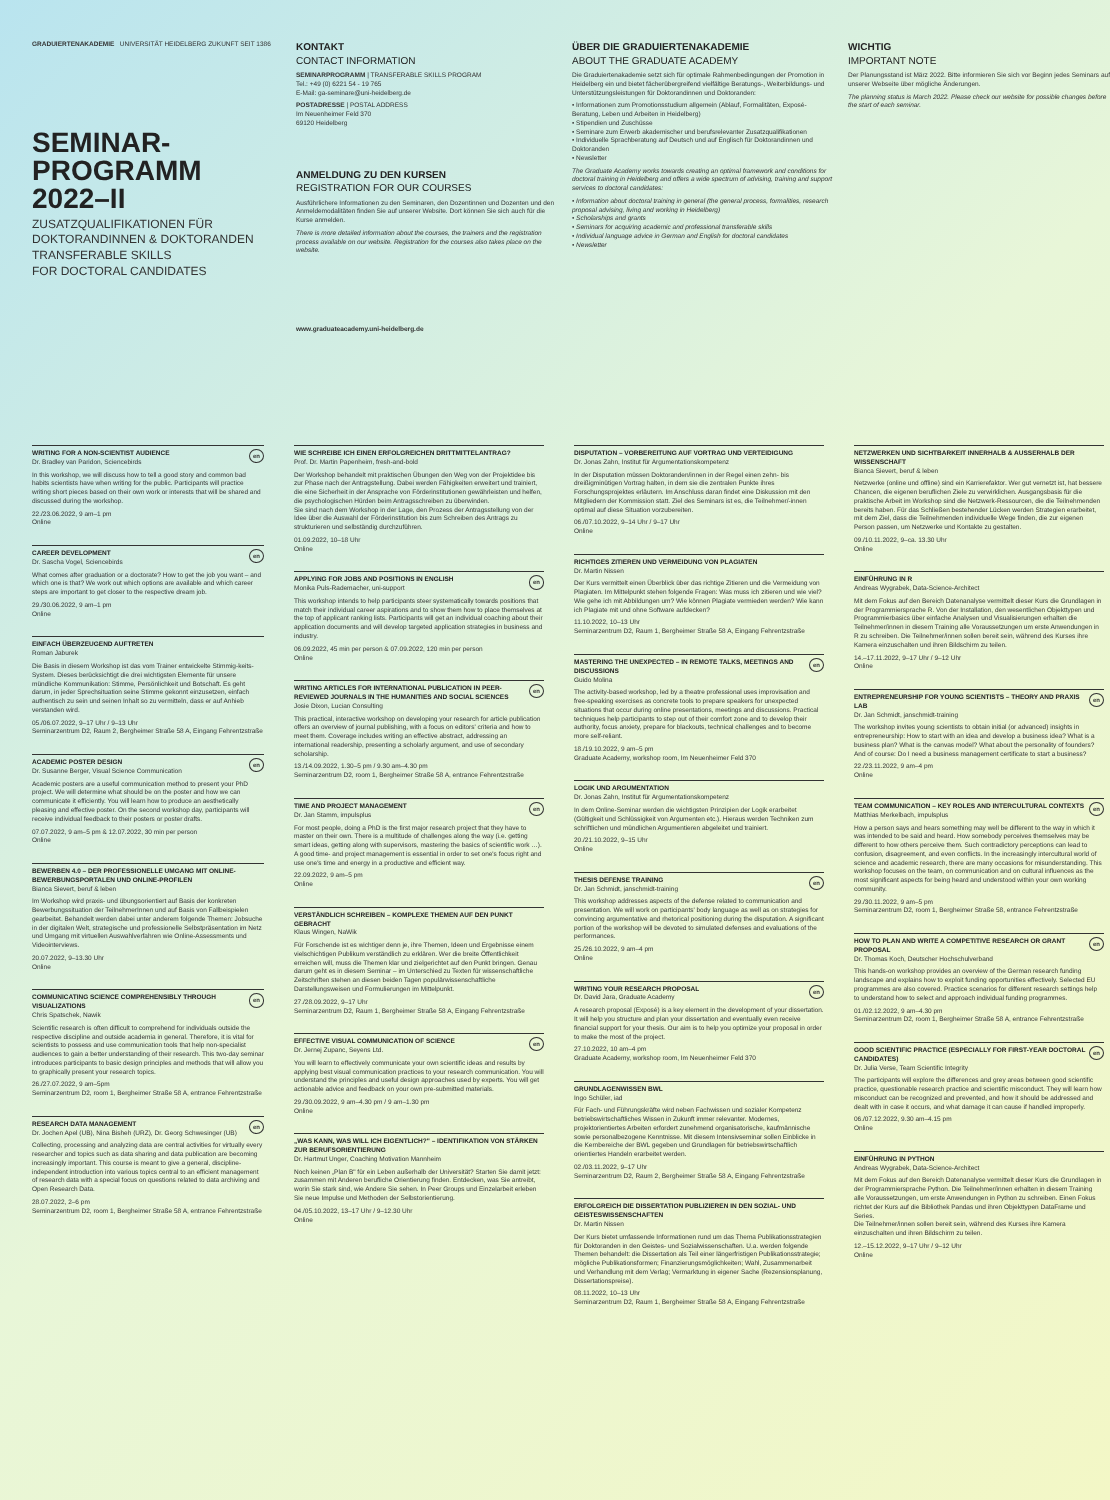GRADUIERTENAKADEMIE UNIVERSITÄT HEIDELBERG ZUKUNFT SEIT 1386
SEMINAR-
PROGRAMM
2022–II
ZUSATZQUALIFIKATIONEN FÜR DOKTORANDINNEN & DOKTORANDEN
TRANSFERABLE SKILLS
FOR DOCTORAL CANDIDATES
KONTAKT
CONTACT INFORMATION
SEMINARPROGRAMM | TRANSFERABLE SKILLS PROGRAM
Tel.: +49 (0) 6221 54 - 19 765
E-Mail: ga-seminare@uni-heidelberg.de
POSTADRESSE | POSTAL ADDRESS
Im Neuenheimer Feld 370
69120 Heidelberg
ANMELDUNG ZU DEN KURSEN
REGISTRATION FOR OUR COURSES
Ausführlichere Informationen zu den Seminaren, den Dozentinnen und Dozenten und den Anmeldemodalitäten finden Sie auf unserer Website. Dort können Sie sich auch für die Kurse anmelden.
There is more detailed information about the courses, the trainers and the registration process available on our website. Registration for the courses also takes place on the website.
www.graduateacademy.uni-heidelberg.de
ÜBER DIE GRADUIERTENAKADEMIE
ABOUT THE GRADUATE ACADEMY
Die Graduiertenakademie setzt sich für optimale Rahmenbedingungen der Promotion in Heidelberg ein und bietet fächerübergreifend vielfältige Beratungs-, Weiterbildungs- und Unterstützungsleistungen für Doktorandinnen und Doktoranden:
• Informationen zum Promotionsstudium allgemein (Ablauf, Formalitäten, Exposé-Beratung, Leben und Arbeiten in Heidelberg)
• Stipendien und Zuschüsse
• Seminare zum Erwerb akademischer und berufsrelevanter Zusatzqualifikationen
• Individuelle Sprachberatung auf Deutsch und auf Englisch für Doktorandinnen und Doktoranden
• Newsletter
The Graduate Academy works towards creating an optimal framework and conditions for doctoral training in Heidelberg and offers a wide spectrum of advising, training and support services to doctoral candidates:
• Information about doctoral training in general (the general process, formalities, research proposal advising, living and working in Heidelberg)
• Scholarships and grants
• Seminars for acquiring academic and professional transferable skills
• Individual language advice in German and English for doctoral candidates
• Newsletter
WICHTIG
IMPORTANT NOTE
Der Planungsstand ist März 2022. Bitte informieren Sie sich vor Beginn jedes Seminars auf unserer Webseite über mögliche Änderungen.
The planning status is March 2022. Please check our website for possible changes before the start of each seminar.
en
WRITING FOR A NON-SCIENTIST AUDIENCE
Dr. Bradley van Paridon, Sciencebirds
In this workshop, we will discuss how to tell a good story and common bad habits scientists have when writing for the public. Participants will practice writing short pieces based on their own work or interests that will be shared and discussed during the workshop.
22./23.06.2022, 9 am–1 pm
Online
en
CAREER DEVELOPMENT
Dr. Sascha Vogel, Sciencebirds
What comes after graduation or a doctorate? How to get the job you want – and which one is that? We work out which options are available and which career steps are important to get closer to the respective dream job.
29./30.06.2022, 9 am–1 pm
Online
EINFACH ÜBERZEUGEND AUFTRETEN
Roman Jaburek
Die Basis in diesem Workshop ist das vom Trainer entwickelte Stimmig-keits-System. Dieses berücksichtigt die drei wichtigsten Elemente für unsere mündliche Kommunikation: Stimme, Persönlichkeit und Botschaft. Es geht darum, in jeder Sprechsituation seine Stimme gekonnt einzusetzen, einfach authentisch zu sein und seinen Inhalt so zu vermitteln, dass er auf Anhieb verstanden wird.
05./06.07.2022, 9–17 Uhr / 9–13 Uhr
Seminarzentrum D2, Raum 2, Bergheimer Straße 58 A, Eingang Fehrentzstraße
en
ACADEMIC POSTER DESIGN
Dr. Susanne Berger, Visual Science Communication
Academic posters are a useful communication method to present your PhD project. We will determine what should be on the poster and how we can communicate it efficiently. You will learn how to produce an aesthetically pleasing and effective poster. On the second workshop day, participants will receive individual feedback to their posters or poster drafts.
07.07.2022, 9 am–5 pm & 12.07.2022, 30 min per person
Online
BEWERBEN 4.0 – DER PROFESSIONELLE UMGANG MIT ONLINE-BEWERBUNGSPORTALEN UND ONLINE-PROFILEN
Bianca Sievert, beruf & leben
Im Workshop wird praxis- und übungsorientiert auf Basis der konkreten Bewerbungssituation der TeilnehmerInnen und auf Basis von Fallbeispielen gearbeitet. Behandelt werden dabei unter anderem folgende Themen: Jobsuche in der digitalen Welt, strategische und professionelle Selbstpräsentation im Netz und Umgang mit virtuellen Auswahlverfahren wie Online-Assessments und Videointerviews.
20.07.2022, 9–13.30 Uhr
Online
en
COMMUNICATING SCIENCE COMPREHENSIBLY THROUGH VISUALIZATIONS
Chris Spatschek, Nawik
Scientific research is often difficult to comprehend for individuals outside the respective discipline and outside academia in general. Therefore, it is vital for scientists to possess and use communication tools that help non-specialist audiences to gain a better understanding of their research. This two-day seminar introduces participants to basic design principles and methods that will allow you to graphically present your research topics.
26./27.07.2022, 9 am–5pm
Seminarzentrum D2, room 1, Bergheimer Straße 58 A, entrance Fehrentzstraße
en
RESEARCH DATA MANAGEMENT
Dr. Jochen Apel (UB), Nina Bisheh (URZ), Dr. Georg Schwesinger (UB)
Collecting, processing and analyzing data are central activities for virtually every researcher and topics such as data sharing and data publication are becoming increasingly important. This course is meant to give a general, discipline-independent introduction into various topics central to an efficient management of research data with a special focus on questions related to data archiving and Open Research Data.
28.07.2022, 2–6 pm
Seminarzentrum D2, room 1, Bergheimer Straße 58 A, entrance Fehrentzstraße
WIE SCHREIBE ICH EINEN ERFOLGREICHEN DRITTMITTELANTRAG?
Prof. Dr. Martin Papenheim, fresh-and-bold
Der Workshop behandelt mit praktischen Übungen den Weg von der Projektidee bis zur Phase nach der Antragstellung. Dabei werden Fähigkeiten erweitert und trainiert, die eine Sicherheit in der Ansprache von Förderinstitutionen gewährleisten und helfen, die psychologischen Hürden beim Antragsschreiben zu überwinden.
Sie sind nach dem Workshop in der Lage, den Prozess der Antragsstellung von der Idee über die Auswahl der Förderinstitution bis zum Schreiben des Antrags zu strukturieren und selbständig durchzuführen.
01.09.2022, 10–18 Uhr
Online
en
APPLYING FOR JOBS AND POSITIONS IN ENGLISH
Monika Puls-Rademacher, uni-support
This workshop intends to help participants steer systematically towards positions that match their individual career aspirations and to show them how to place themselves at the top of applicant ranking lists. Participants will get an individual coaching about their application documents and will develop targeted application strategies in business and industry.
06.09.2022, 45 min per person & 07.09.2022, 120 min per person
Online
en
WRITING ARTICLES FOR INTERNATIONAL PUBLICATION IN PEER-REVIEWED JOURNALS IN THE HUMANITIES AND SOCIAL SCIENCES
Josie Dixon, Lucian Consulting
This practical, interactive workshop on developing your research for article publication offers an overview of journal publishing, with a focus on editors' criteria and how to meet them. Coverage includes writing an effective abstract, addressing an international readership, presenting a scholarly argument, and use of secondary scholarship.
13./14.09.2022, 1.30–5 pm / 9.30 am–4.30 pm
Seminarzentrum D2, room 1, Bergheimer Straße 58 A, entrance Fehrentzstraße
en
TIME AND PROJECT MANAGEMENT
Dr. Jan Stamm, impulsplus
For most people, doing a PhD is the first major research project that they have to master on their own. There is a multitude of challenges along the way (i.e. getting smart ideas, getting along with supervisors, mastering the basics of scientific work …). A good time- and project management is essential in order to set one's focus right and use one's time and energy in a productive and efficient way.
22.09.2022, 9 am–5 pm
Online
VERSTÄNDLICH SCHREIBEN – KOMPLEXE THEMEN AUF DEN PUNKT GEBRACHT
Klaus Wingen, NaWik
Für Forschende ist es wichtiger denn je, ihre Themen, Ideen und Ergebnisse einem vielschichtigen Publikum verständlich zu erklären. Wer die breite Öffentlichkeit erreichen will, muss die Themen klar und zielgerichtet auf den Punkt bringen. Genau darum geht es in diesem Seminar – im Unterschied zu Texten für wissenschaftliche Zeitschriften stehen an diesen beiden Tagen populärwissenschaftliche Darstellungsweisen und Formulierungen im Mittelpunkt.
27./28.09.2022, 9–17 Uhr
Seminarzentrum D2, Raum 1, Bergheimer Straße 58 A, Eingang Fehrentzstraße
en
EFFECTIVE VISUAL COMMUNICATION OF SCIENCE
Dr. Jernej Zupanc, Seyens Ltd.
You will learn to effectively communicate your own scientific ideas and results by applying best visual communication practices to your research communication. You will understand the principles and useful design approaches used by experts. You will get actionable advice and feedback on your own pre-submitted materials.
29./30.09.2022, 9 am–4.30 pm / 9 am–1.30 pm
Online
„WAS KANN, WAS WILL ICH EIGENTLICH?" – IDENTIFIKATION VON STÄRKEN ZUR BERUFSORIENTIERUNG
Dr. Hartmut Unger, Coaching Motivation Mannheim
Noch keinen „Plan B" für ein Leben außerhalb der Universität? Starten Sie damit jetzt: zusammen mit Anderen berufliche Orientierung finden. Entdecken, was Sie antreibt, worin Sie stark sind, wie Andere Sie sehen. In Peer Groups und Einzelarbeit erleben Sie neue Impulse und Methoden der Selbstorientierung.
04./05.10.2022, 13–17 Uhr / 9–12.30 Uhr
Online
DISPUTATION – VORBEREITUNG AUF VORTRAG UND VERTEIDIGUNG
Dr. Jonas Zahn, Institut für Argumentationskompetenz
In der Disputation müssen Doktoranden/innen in der Regel einen zehn- bis dreißigminütigen Vortrag halten, in dem sie die zentralen Punkte ihres Forschungsprojektes erläutern. Im Anschluss daran findet eine Diskussion mit den Mitgliedern der Kommission statt. Ziel des Seminars ist es, die Teilnehmer/-innen optimal auf diese Situation vorzubereiten.
06./07.10.2022, 9–14 Uhr / 9–17 Uhr
Online
RICHTIGES ZITIEREN UND VERMEIDUNG VON PLAGIATEN
Dr. Martin Nissen
Der Kurs vermittelt einen Überblick über das richtige Zitieren und die Vermeidung von Plagiaten. Im Mittelpunkt stehen folgende Fragen: Was muss ich zitieren und wie viel? Wie gehe ich mit Abbildungen um? Wie können Plagiate vermieden werden? Wie kann ich Plagiate mit und ohne Software aufdecken?
11.10.2022, 10–13 Uhr
Seminarzentrum D2, Raum 1, Bergheimer Straße 58 A, Eingang Fehrentzstraße
en
MASTERING THE UNEXPECTED – IN REMOTE TALKS, MEETINGS AND DISCUSSIONS
Guido Molina
The activity-based workshop, led by a theatre professional uses improvisation and free-speaking exercises as concrete tools to prepare speakers for unexpected situations that occur during online presentations, meetings and discussions. Practical techniques help participants to step out of their comfort zone and to develop their authority, focus anxiety, prepare for blackouts, technical challenges and to become more self-reliant.
18./19.10.2022, 9 am–5 pm
Graduate Academy, workshop room, Im Neuenheimer Feld 370
LOGIK UND ARGUMENTATION
Dr. Jonas Zahn, Institut für Argumentationskompetenz
In dem Online-Seminar werden die wichtigsten Prinzipien der Logik erarbeitet (Gültigkeit und Schlüssigkeit von Argumenten etc.). Hieraus werden Techniken zum schriftlichen und mündlichen Argumentieren abgeleitet und trainiert.
20./21.10.2022, 9–15 Uhr
Online
en
THESIS DEFENSE TRAINING
Dr. Jan Schmidt, janschmidt-training
This workshop addresses aspects of the defense related to communication and presentation. We will work on participants' body language as well as on strategies for convincing argumentative and rhetorical positioning during the disputation. A significant portion of the workshop will be devoted to simulated defenses and evaluations of the performances.
25./26.10.2022, 9 am–4 pm
Online
en
WRITING YOUR RESEARCH PROPOSAL
Dr. David Jara, Graduate Academy
A research proposal (Exposé) is a key element in the development of your dissertation. It will help you structure and plan your dissertation and eventually even receive financial support for your thesis. Our aim is to help you optimize your proposal in order to make the most of the project.
27.10.2022, 10 am–4 pm
Graduate Academy, workshop room, Im Neuenheimer Feld 370
GRUNDLAGENWISSEN BWL
Ingo Schüler, iad
Für Fach- und Führungskräfte wird neben Fachwissen und sozialer Kompetenz betriebswirtschaftliches Wissen in Zukunft immer relevanter. Modernes, projektorientiertes Arbeiten erfordert zunehmend organisatorische, kaufmännische sowie personalbezogene Kenntnisse. Mit diesem Intensivseminar sollen Einblicke in die Kernbereiche der BWL gegeben und Grundlagen für betriebswirtschaftlich orientiertes Handeln erarbeitet werden.
02./03.11.2022, 9–17 Uhr
Seminarzentrum D2, Raum 2, Bergheimer Straße 58 A, Eingang Fehrentzstraße
ERFOLGREICH DIE DISSERTATION PUBLIZIEREN IN DEN SOZIAL- UND GEISTESWISSENSCHAFTEN
Dr. Martin Nissen
Der Kurs bietet umfassende Informationen rund um das Thema Publikationsstrategien für Doktoranden in den Geistes- und Sozialwissenschaften. U.a. werden folgende Themen behandelt: die Dissertation als Teil einer längerfristigen Publikationsstrategie; mögliche Publikationsformen; Finanzierungsmöglichkeiten; Wahl, Zusammenarbeit und Verhandlung mit dem Verlag; Vermarktung in eigener Sache (Rezensionsplanung, Dissertationspreise).
08.11.2022, 10–13 Uhr
Seminarzentrum D2, Raum 1, Bergheimer Straße 58 A, Eingang Fehrentzstraße
NETZWERKEN UND SICHTBARKEIT INNERHALB & AUSSERHALB DER WISSENSCHAFT
Bianca Sievert, beruf & leben
Netzwerke (online und offline) sind ein Karrierefaktor. Wer gut vernetzt ist, hat bessere Chancen, die eigenen beruflichen Ziele zu verwirklichen. Ausgangsbasis für die praktische Arbeit im Workshop sind die Netzwerk-Ressourcen, die die Teilnehmenden bereits haben. Für das Schließen bestehender Lücken werden Strategien erarbeitet, mit dem Ziel, dass die Teilnehmenden individuelle Wege finden, die zur eigenen Person passen, um Netzwerke und Kontakte zu gestalten.
09./10.11.2022, 9–ca. 13.30 Uhr
Online
EINFÜHRUNG IN R
Andreas Wygrabek, Data-Science-Architect
Mit dem Fokus auf den Bereich Datenanalyse vermittelt dieser Kurs die Grundlagen in der Programmiersprache R. Von der Installation, den wesentlichen Objekttypen und Programmierbasics über einfache Analysen und Visualisierungen erhalten die Teilnehmer/innen in diesem Training alle Voraussetzungen um erste Anwendungen in R zu schreiben. Die Teilnehmer/innen sollen bereit sein, während des Kurses ihre Kamera einzuschalten und ihren Bildschirm zu teilen.
14.–17.11.2022, 9–17 Uhr / 9–12 Uhr
Online
en
ENTREPRENEURSHIP FOR YOUNG SCIENTISTS – THEORY AND PRAXIS LAB
Dr. Jan Schmidt, janschmidt-training
The workshop invites young scientists to obtain initial (or advanced) insights in entrepreneurship: How to start with an idea and develop a business idea? What is a business plan? What is the canvas model? What about the personality of founders? And of course: Do I need a business management certificate to start a business?
22./23.11.2022, 9 am–4 pm
Online
en
TEAM COMMUNICATION – KEY ROLES AND INTERCULTURAL CONTEXTS
Matthias Merkelbach, impulsplus
How a person says and hears something may well be different to the way in which it was intended to be said and heard. How somebody perceives themselves may be different to how others perceive them. Such contradictory perceptions can lead to confusion, disagreement, and even conflicts. In the increasingly intercultural world of science and academic research, there are many occasions for misunderstanding. This workshop focuses on the team, on communication and on cultural influences as the most significant aspects for being heard and understood within your own working community.
29./30.11.2022, 9 am–5 pm
Seminarzentrum D2, room 1, Bergheimer Straße 58, entrance Fehrentzstraße
en
HOW TO PLAN AND WRITE A COMPETITIVE RESEARCH OR GRANT PROPOSAL
Dr. Thomas Koch, Deutscher Hochschulverband
This hands-on workshop provides an overview of the German research funding landscape and explains how to exploit funding opportunities effectively. Selected EU programmes are also covered. Practice scenarios for different research settings help to understand how to select and approach individual funding programmes.
01./02.12.2022, 9 am–4.30 pm
Seminarzentrum D2, room 1, Bergheimer Straße 58 A, entrance Fehrentzstraße
en
GOOD SCIENTIFIC PRACTICE (ESPECIALLY FOR FIRST-YEAR DOCTORAL CANDIDATES)
Dr. Julia Verse, Team Scientific Integrity
The participants will explore the differences and grey areas between good scientific practice, questionable research practice and scientific misconduct. They will learn how misconduct can be recognized and prevented, and how it should be addressed and dealt with in case it occurs, and what damage it can cause if handled improperly.
06./07.12.2022, 9.30 am–4.15 pm
Online
EINFÜHRUNG IN PYTHON
Andreas Wygrabek, Data-Science-Architect
Mit dem Fokus auf den Bereich Datenanalyse vermittelt dieser Kurs die Grundlagen in der Programmiersprache Python. Die Teilnehmer/innen erhalten in diesem Training alle Voraussetzungen, um erste Anwendungen in Python zu schreiben. Einen Fokus richtet der Kurs auf die Bibliothek Pandas und ihren Objekttypen DataFrame und Series.
Die Teilnehmer/innen sollen bereit sein, während des Kurses ihre Kamera einzuschalten und ihren Bildschirm zu teilen.
12.–15.12.2022, 9–17 Uhr / 9–12 Uhr
Online